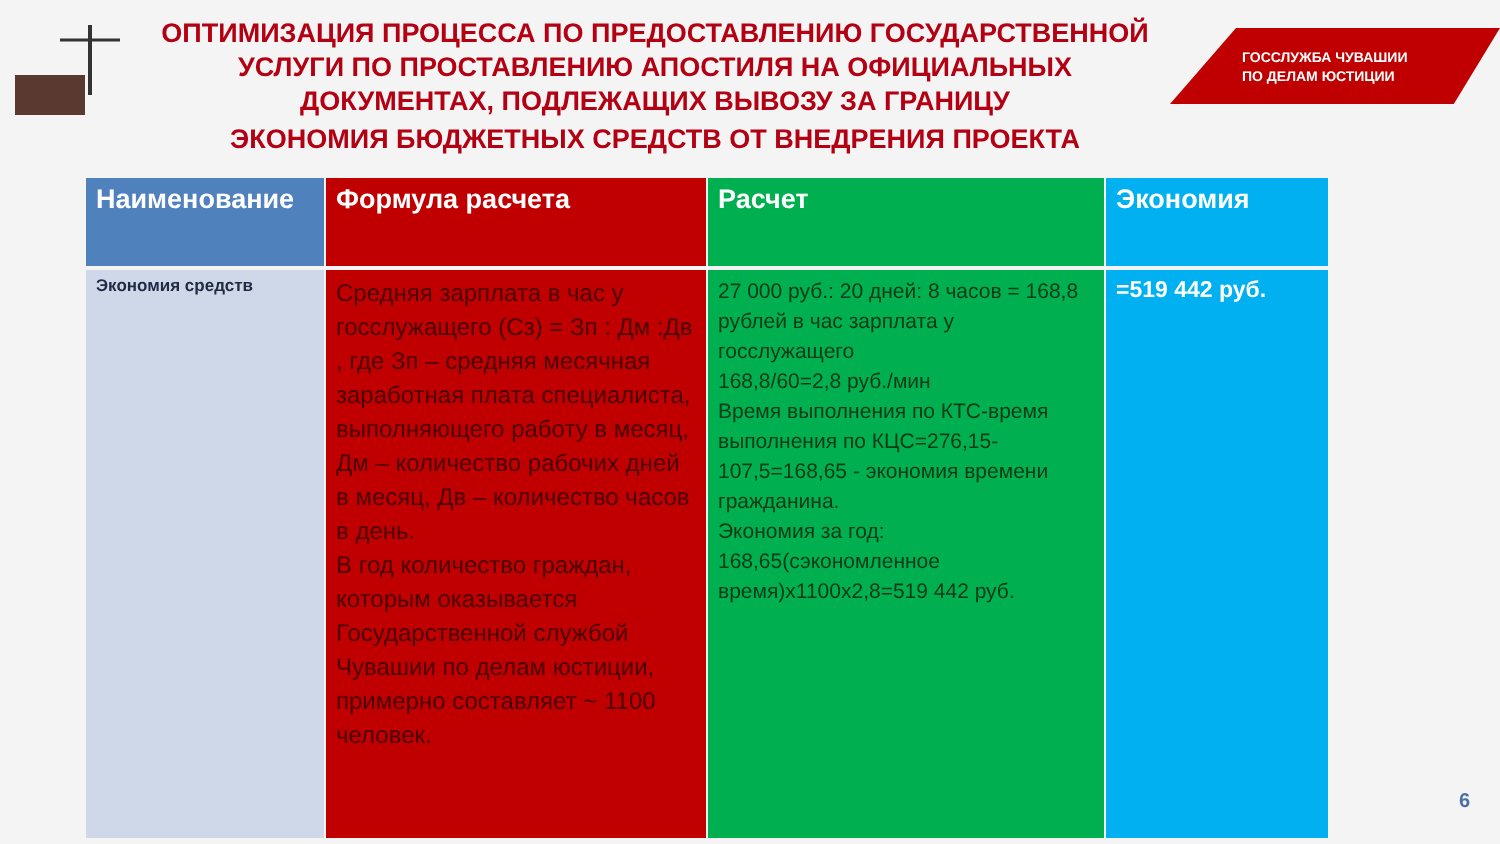ОПТИМИЗАЦИЯ ПРОЦЕССА ПО ПРЕДОСТАВЛЕНИЮ ГОСУДАРСТВЕННОЙ
УСЛУГИ ПО ПРОСТАВЛЕНИЮ АПОСТИЛЯ НА ОФИЦИАЛЬНЫХ
ДОКУМЕНТАХ, ПОДЛЕЖАЩИХ ВЫВОЗУ ЗА ГРАНИЦУ
ЭКОНОМИЯ БЮДЖЕТНЫХ СРЕДСТВ ОТ ВНЕДРЕНИЯ ПРОЕКТА
ГОССЛУЖБА ЧУВАШИИ
ПО ДЕЛАМ ЮСТИЦИИ
| Наименование | Формула расчета | Расчет | Экономия |
| --- | --- | --- | --- |
| Экономия средств | Средняя зарплата в час у госслужащего (Сз) = Зп : Дм :Дв , где Зп – средняя месячная заработная плата специалиста, выполняющего работу в месяц, Дм – количество рабочих дней в месяц, Дв – количество часов в день. В год количество граждан, которым оказывается Государственной службой Чувашии по делам юстиции, примерно составляет ~ 1100 человек. | 27 000 руб.: 20 дней: 8 часов = 168,8 рублей в час зарплата у госслужащего 168,8/60=2,8 руб./мин Время выполнения по КТС-время выполнения по КЦС=276,15-107,5=168,65 - экономия времени гражданина. Экономия за год: 168,65(сэкономленное время)х1100х2,8=519 442 руб. | =519 442 руб. |
6